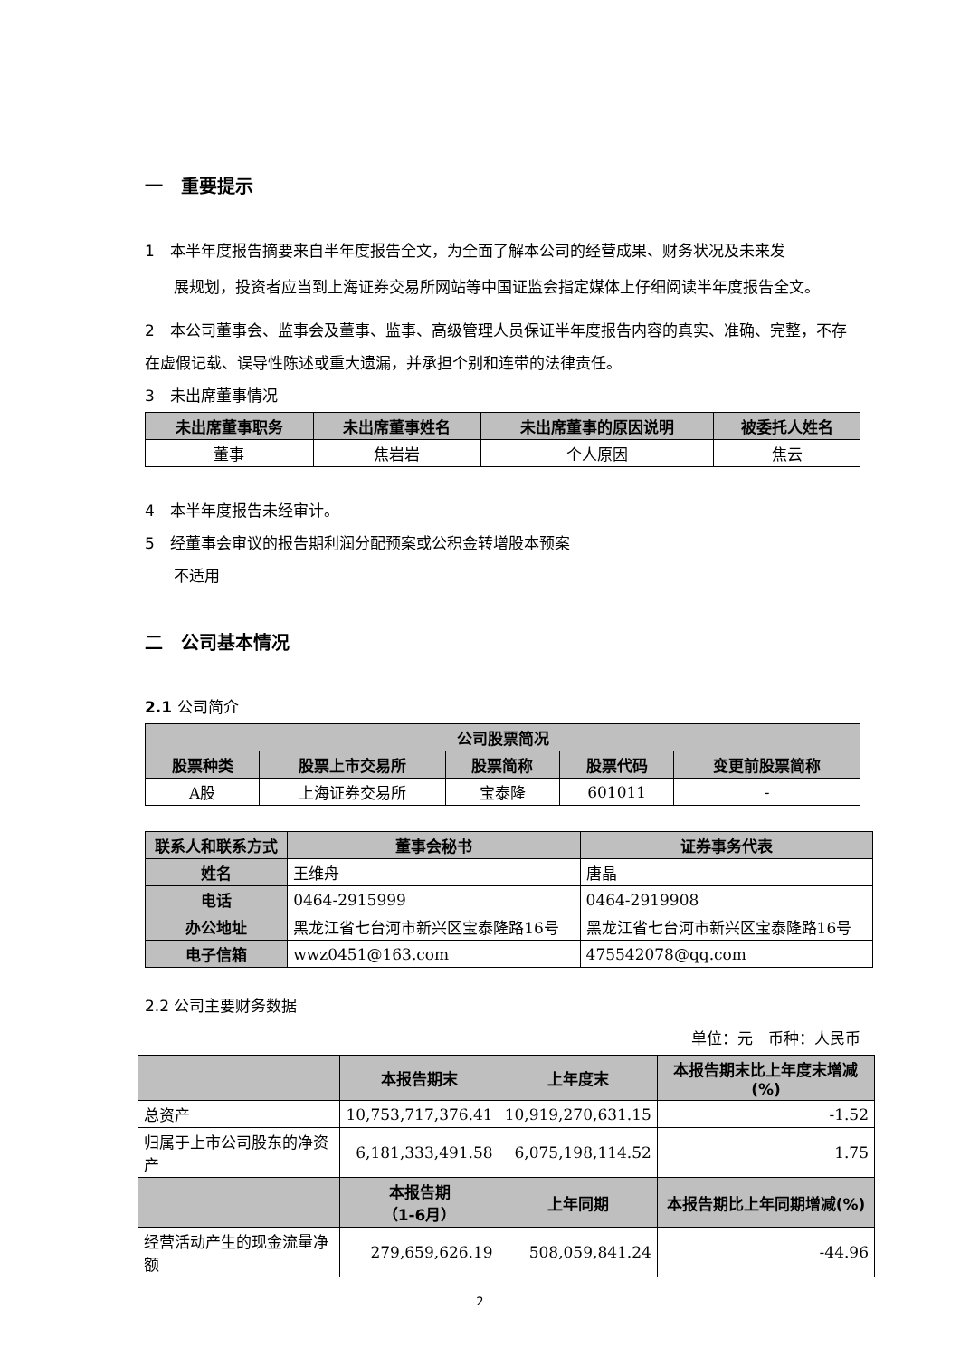一　重要提示
1　本半年度报告摘要来自半年度报告全文，为全面了解本公司的经营成果、财务状况及未来发
展规划，投资者应当到上海证券交易所网站等中国证监会指定媒体上仔细阅读半年度报告全文。
2　本公司董事会、监事会及董事、监事、高级管理人员保证半年度报告内容的真实、准确、完整，不存在虚假记载、误导性陈述或重大遗漏，并承担个别和连带的法律责任。
3　未出席董事情况
| 未出席董事职务 | 未出席董事姓名 | 未出席董事的原因说明 | 被委托人姓名 |
| --- | --- | --- | --- |
| 董事 | 焦岩岩 | 个人原因 | 焦云 |
4　本半年度报告未经审计。
5　经董事会审议的报告期利润分配预案或公积金转增股本预案
不适用
二　公司基本情况
2.1 公司简介
| 公司股票简况 | | | | |
| --- | --- | --- | --- | --- |
| 股票种类 | 股票上市交易所 | 股票简称 | 股票代码 | 变更前股票简称 |
| A股 | 上海证券交易所 | 宝泰隆 | 601011 | - |
| 联系人和联系方式 | 董事会秘书 | 证券事务代表 |
| --- | --- | --- |
| 姓名 | 王维舟 | 唐晶 |
| 电话 | 0464-2915999 | 0464-2919908 |
| 办公地址 | 黑龙江省七台河市新兴区宝泰隆路16号 | 黑龙江省七台河市新兴区宝泰隆路16号 |
| 电子信箱 | wwz0451@163.com | 475542078@qq.com |
2.2 公司主要财务数据
单位：元　币种：人民币
| | 本报告期末 | 上年度末 | 本报告期末比上年度末增减(%) |
| --- | --- | --- | --- |
| 总资产 | 10,753,717,376.41 | 10,919,270,631.15 | -1.52 |
| 归属于上市公司股东的净资产 | 6,181,333,491.58 | 6,075,198,114.52 | 1.75 |
| | 本报告期 （1-6月） | 上年同期 | 本报告期比上年同期增减(%) |
| 经营活动产生的现金流量净额 | 279,659,626.19 | 508,059,841.24 | -44.96 |
2